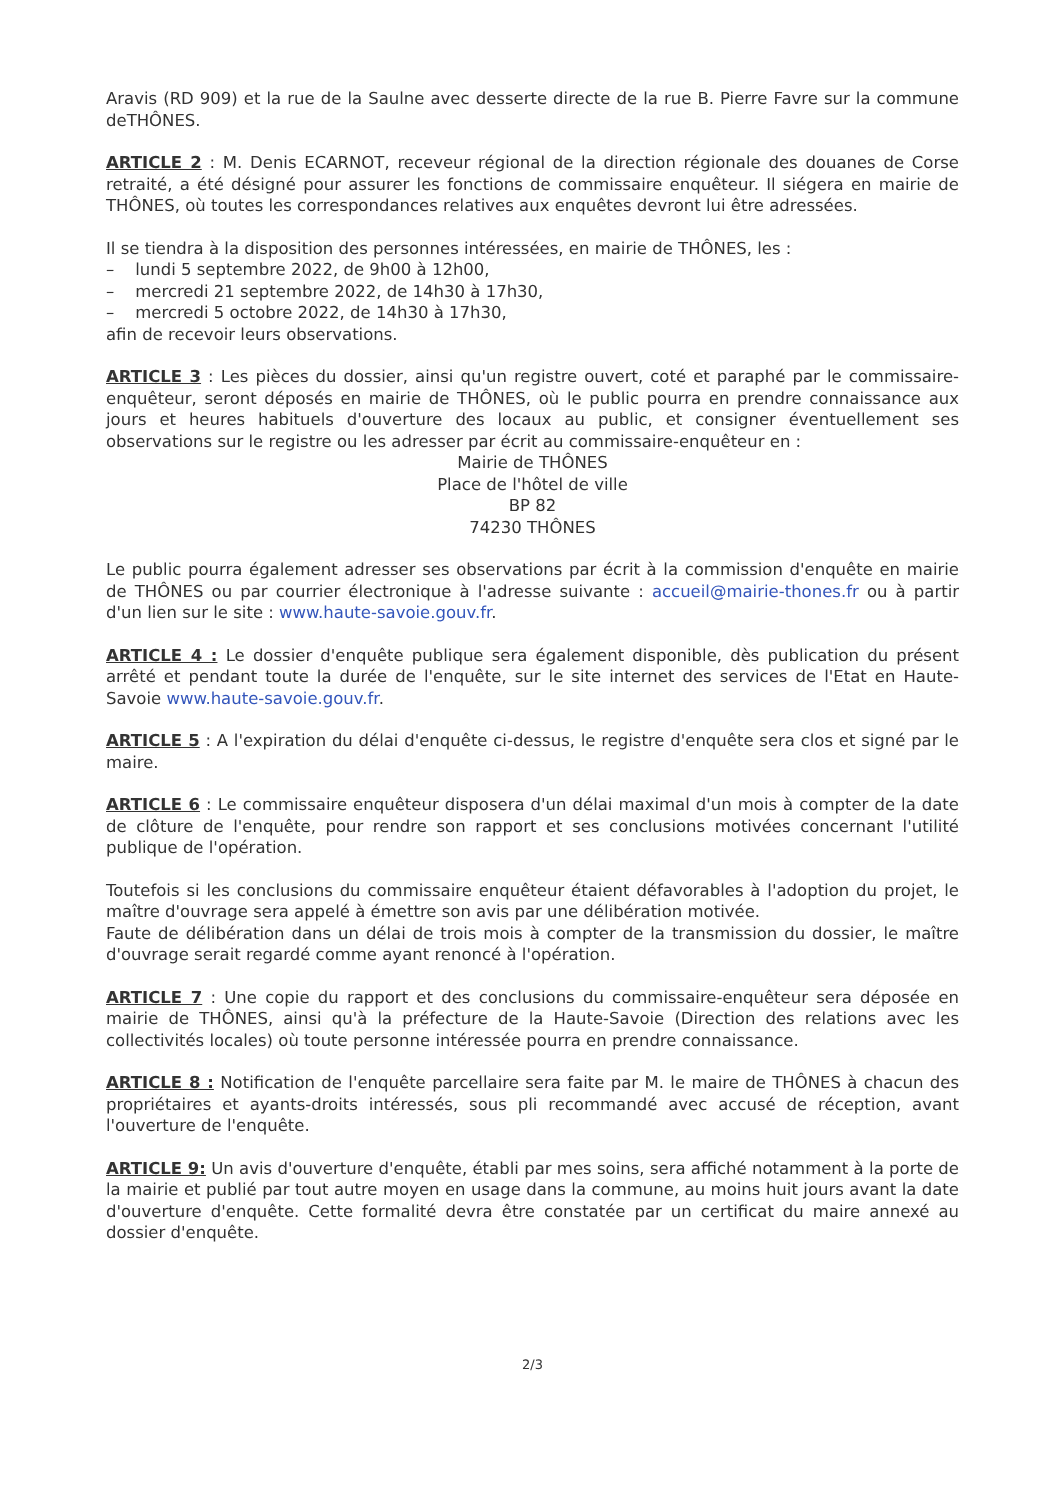Aravis (RD 909) et la rue de la Saulne avec desserte directe de la rue B. Pierre Favre sur la commune deTHÔNES.
ARTICLE 2 : M. Denis ECARNOT, receveur régional de la direction régionale des douanes de Corse retraité, a été désigné pour assurer les fonctions de commissaire enquêteur. Il siégera en mairie de THÔNES, où toutes les correspondances relatives aux enquêtes devront lui être adressées.
Il se tiendra à la disposition des personnes intéressées, en mairie de THÔNES, les :
– lundi 5 septembre 2022, de 9h00 à 12h00,
– mercredi 21 septembre 2022, de 14h30 à 17h30,
– mercredi 5 octobre 2022, de 14h30 à 17h30,
afin de recevoir leurs observations.
ARTICLE 3 : Les pièces du dossier, ainsi qu'un registre ouvert, coté et paraphé par le commissaire-enquêteur, seront déposés en mairie de THÔNES, où le public pourra en prendre connaissance aux jours et heures habituels d'ouverture des locaux au public, et consigner éventuellement ses observations sur le registre ou les adresser par écrit au commissaire-enquêteur en :
Mairie de THÔNES
Place de l'hôtel de ville
BP 82
74230 THÔNES
Le public pourra également adresser ses observations par écrit à la commission d'enquête en mairie de THÔNES ou par courrier électronique à l'adresse suivante : accueil@mairie-thones.fr ou à partir d'un lien sur le site : www.haute-savoie.gouv.fr.
ARTICLE 4 : Le dossier d'enquête publique sera également disponible, dès publication du présent arrêté et pendant toute la durée de l'enquête, sur le site internet des services de l'Etat en Haute-Savoie www.haute-savoie.gouv.fr.
ARTICLE 5 : A l'expiration du délai d'enquête ci-dessus, le registre d'enquête sera clos et signé par le maire.
ARTICLE 6 : Le commissaire enquêteur disposera d'un délai maximal d'un mois à compter de la date de clôture de l'enquête, pour rendre son rapport et ses conclusions motivées concernant l'utilité publique de l'opération.
Toutefois si les conclusions du commissaire enquêteur étaient défavorables à l'adoption du projet, le maître d'ouvrage sera appelé à émettre son avis par une délibération motivée.
Faute de délibération dans un délai de trois mois à compter de la transmission du dossier, le maître d'ouvrage serait regardé comme ayant renoncé à l'opération.
ARTICLE 7 : Une copie du rapport et des conclusions du commissaire-enquêteur sera déposée en mairie de THÔNES, ainsi qu'à la préfecture de la Haute-Savoie (Direction des relations avec les collectivités locales) où toute personne intéressée pourra en prendre connaissance.
ARTICLE 8 : Notification de l'enquête parcellaire sera faite par M. le maire de THÔNES à chacun des propriétaires et ayants-droits intéressés, sous pli recommandé avec accusé de réception, avant l'ouverture de l'enquête.
ARTICLE 9: Un avis d'ouverture d'enquête, établi par mes soins, sera affiché notamment à la porte de la mairie et publié par tout autre moyen en usage dans la commune, au moins huit jours avant la date d'ouverture d'enquête. Cette formalité devra être constatée par un certificat du maire annexé au dossier d'enquête.
2/3